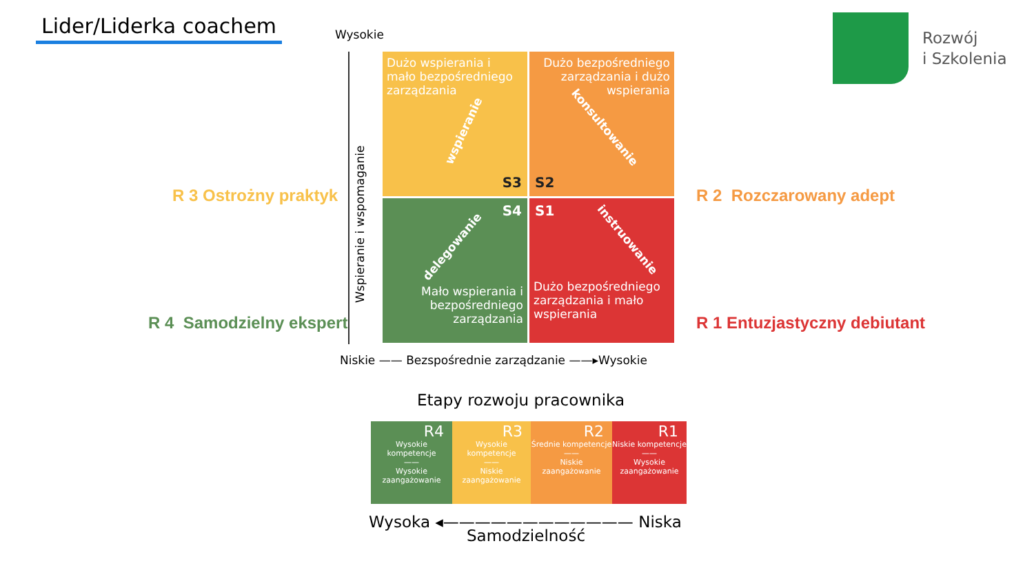Lider/Liderka coachem
Rozwój
i Szkolenia
Wysokie
Wspieranie i wspomaganie
Dużo wspierania i mało bezpośredniego zarządzania
S3
Dużo bezpośredniego zarządzania i dużo wspierania
S2
konsultowanie
Mało wspierania i bezpośredniego zarządzania
S4
delegowanie
Dużo bezpośredniego zarządzania i mało wspierania
S1
instruowanie
wspieranie
R 3 Ostrożny praktyk R 2 Rozczarowany adept
R 4 Samodzielny ekspert R 1 Entuzjastyczny debiutant
Niskie —— Bezspośrednie zarządzanie ——▸Wysokie
Etapy rozwoju pracownika
R4
Wysokie kompetencje
——
Wysokie zaangażowanie
R3
Wysokie kompetencje
——
Niskie zaangażowanie
R2
Średnie kompetencje
——
Niskie zaangażowanie
R1
Niskie kompetencje
——
Wysokie zaangażowanie
Wysoka ◂———————————— Niska
Samodzielność